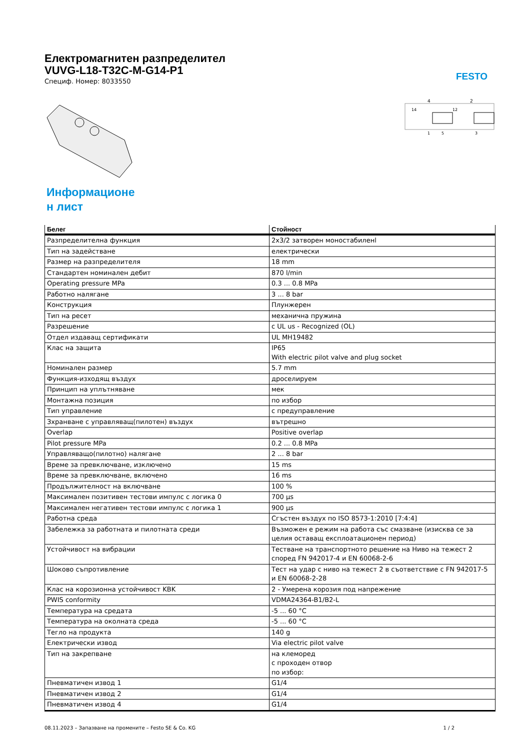FESTO
Електромагнитен разпределител
VUVG-L18-T32C-M-G14-P1
Специф. Номер: 8033550
4
2
14
12
1
5
3
Информационе
н лист
| Белег | Стойност |
| --- | --- |
| Разпределителна функция | 2x3/2 затворен моностабиленl |
| Тип на задействане | електрически |
| Размер на разпределителя | 18 mm |
| Стандартен номинален дебит | 870 l/min |
| Operating pressure MPa | 0.3 ... 0.8 MPa |
| Работно налягане | 3 ... 8 bar |
| Конструкция | Плунжерен |
| Тип на ресет | механична пружина |
| Разрешение | c UL us - Recognized (OL) |
| Отдел издаващ сертификати | UL MH19482 |
| Клас на защита | IP65 With electric pilot valve and plug socket |
| Номинален размер | 5.7 mm |
| Функция-изходящ въздух | дроселируем |
| Принцип на уплътняване | мек |
| Монтажна позиция | по избор |
| Тип управление | с предуправление |
| Зхранване с управляващ(пилотен) въздух | вътрешно |
| Overlap | Positive overlap |
| Pilot pressure MPa | 0.2 ... 0.8 MPa |
| Управляващо(пилотно) налягане | 2 ... 8 bar |
| Време за превключване, изключено | 15 ms |
| Време за превключване, включено | 16 ms |
| Продължителност на включване | 100 % |
| Максимален позитивен тестови импулс с логика 0 | 700 µs |
| Максимален негативен тестови импулс с логика 1 | 900 µs |
| Работна среда | Сгъстен въздух по ISO 8573-1:2010 [7:4:4] |
| Забележка за работната и пилотната среди | Възможен е режим на работа със смазване (изисква се за целия оставащ експлоатационен период) |
| Устойчивост на вибрации | Тестване на транспортното решение на Ниво на тежест 2 според FN 942017-4 и EN 60068-2-6 |
| Шоково съпротивление | Тест на удар с ниво на тежест 2 в съответствие с FN 942017-5 и EN 60068-2-28 |
| Клас на корозионна устойчивост KBK | 2 - Умерена корозия под напрежение |
| PWIS conformity | VDMA24364-B1/B2-L |
| Температура на средата | -5 ... 60 °C |
| Температура на околната среда | -5 ... 60 °C |
| Тегло на продукта | 140 g |
| Електрически извод | Via electric pilot valve |
| Тип на закрепване | на клеморед с проходен отвор по избор: |
| Пневматичен извод 1 | G1/4 |
| Пневматичен извод 2 | G1/4 |
| Пневматичен извод 4 | G1/4 |
08.11.2023 – Запазване на промените – Festo SE & Co. KG 1 / 2